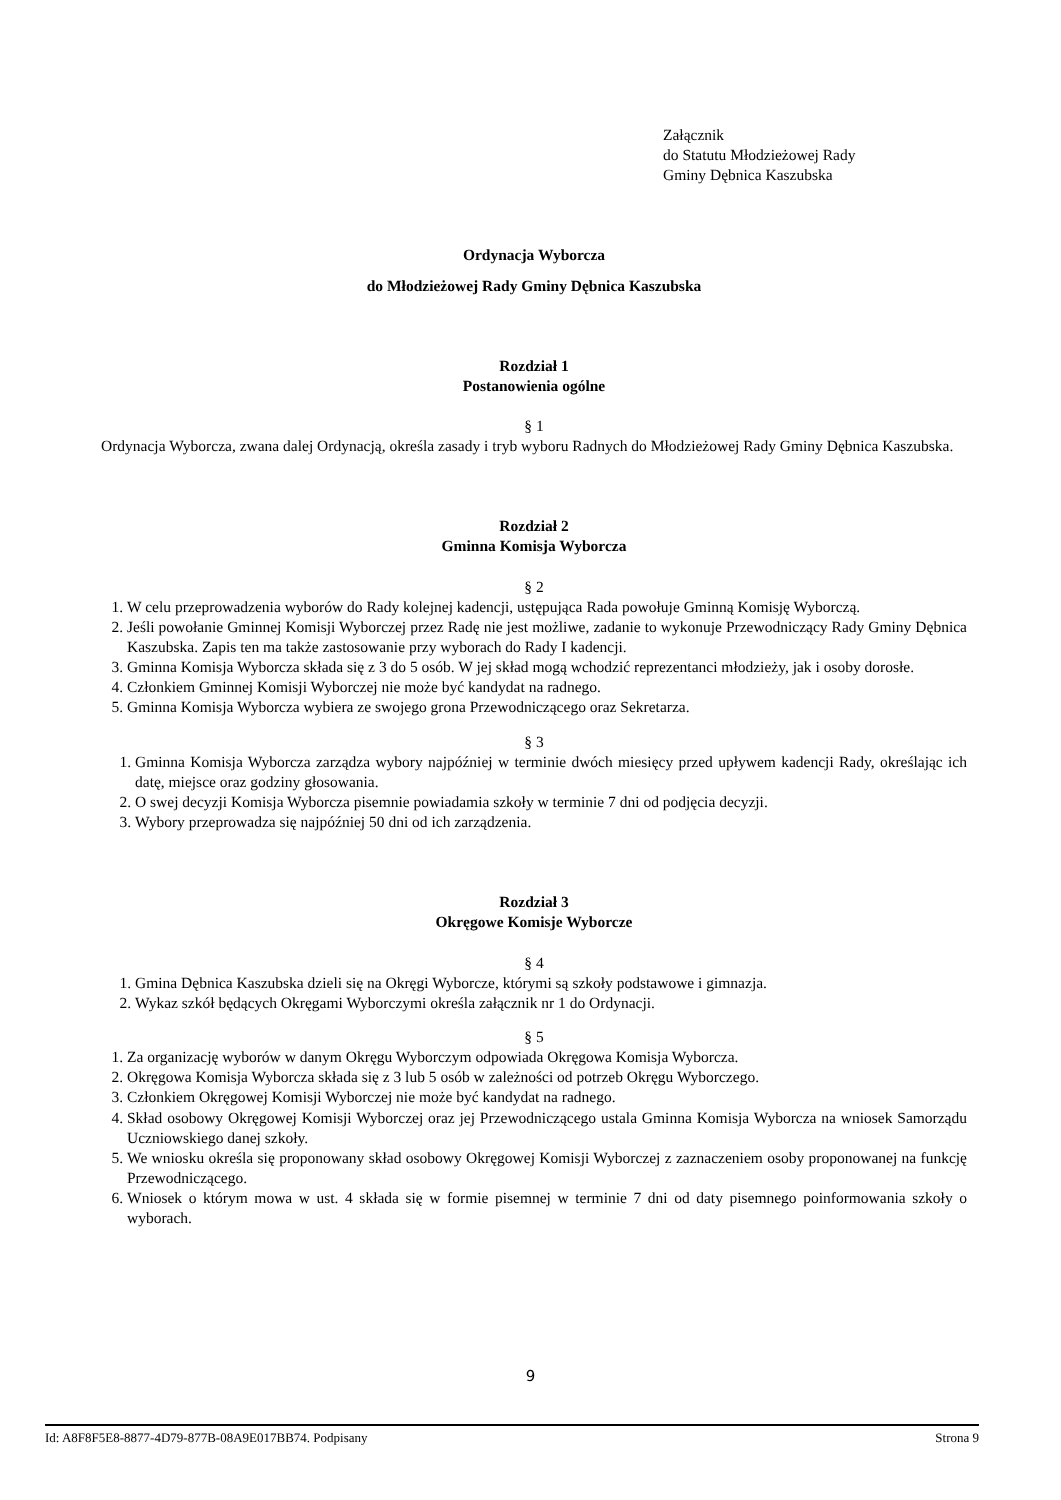Załącznik
do Statutu Młodzieżowej Rady
Gminy Dębnica Kaszubska
Ordynacja Wyborcza
do Młodzieżowej Rady Gminy Dębnica Kaszubska
Rozdział 1
Postanowienia ogólne
§ 1
Ordynacja Wyborcza, zwana dalej Ordynacją, określa zasady i tryb wyboru Radnych do Młodzieżowej Rady Gminy Dębnica Kaszubska.
Rozdział 2
Gminna Komisja Wyborcza
§ 2
1. W celu przeprowadzenia wyborów do Rady kolejnej kadencji, ustępująca Rada powołuje Gminną Komisję Wyborczą.
2. Jeśli powołanie Gminnej Komisji Wyborczej przez Radę nie jest możliwe, zadanie to wykonuje Przewodniczący Rady Gminy Dębnica Kaszubska. Zapis ten ma także zastosowanie przy wyborach do Rady I kadencji.
3. Gminna Komisja Wyborcza składa się z 3 do 5 osób. W jej skład mogą wchodzić reprezentanci młodzieży, jak i osoby dorosłe.
4. Członkiem Gminnej Komisji Wyborczej nie może być kandydat na radnego.
5. Gminna Komisja Wyborcza wybiera ze swojego grona Przewodniczącego oraz Sekretarza.
§ 3
1. Gminna Komisja Wyborcza zarządza wybory najpóźniej w terminie dwóch miesięcy przed upływem kadencji Rady, określając ich datę, miejsce oraz godziny głosowania.
2. O swej decyzji Komisja Wyborcza pisemnie powiadamia szkoły w terminie 7 dni od podjęcia decyzji.
3. Wybory przeprowadza się najpóźniej 50 dni od ich zarządzenia.
Rozdział 3
Okręgowe Komisje Wyborcze
§ 4
1. Gmina Dębnica Kaszubska dzieli się na Okręgi Wyborcze, którymi są szkoły podstawowe i gimnazja.
2. Wykaz szkół będących Okręgami Wyborczymi określa załącznik nr 1 do Ordynacji.
§ 5
1. Za organizację wyborów w danym Okręgu Wyborczym odpowiada Okręgowa Komisja Wyborcza.
2. Okręgowa Komisja Wyborcza składa się z 3 lub 5 osób w zależności od potrzeb Okręgu Wyborczego.
3. Członkiem Okręgowej Komisji Wyborczej nie może być kandydat na radnego.
4. Skład osobowy Okręgowej Komisji Wyborczej oraz jej Przewodniczącego ustala Gminna Komisja Wyborcza na wniosek Samorządu Uczniowskiego danej szkoły.
5. We wniosku określa się proponowany skład osobowy Okręgowej Komisji Wyborczej z zaznaczeniem osoby proponowanej na funkcję Przewodniczącego.
6. Wniosek o którym mowa w ust. 4 składa się w formie pisemnej w terminie 7 dni od daty pisemnego poinformowania szkoły o wyborach.
9
Id: A8F8F5E8-8877-4D79-877B-08A9E017BB74. Podpisany Strona 9